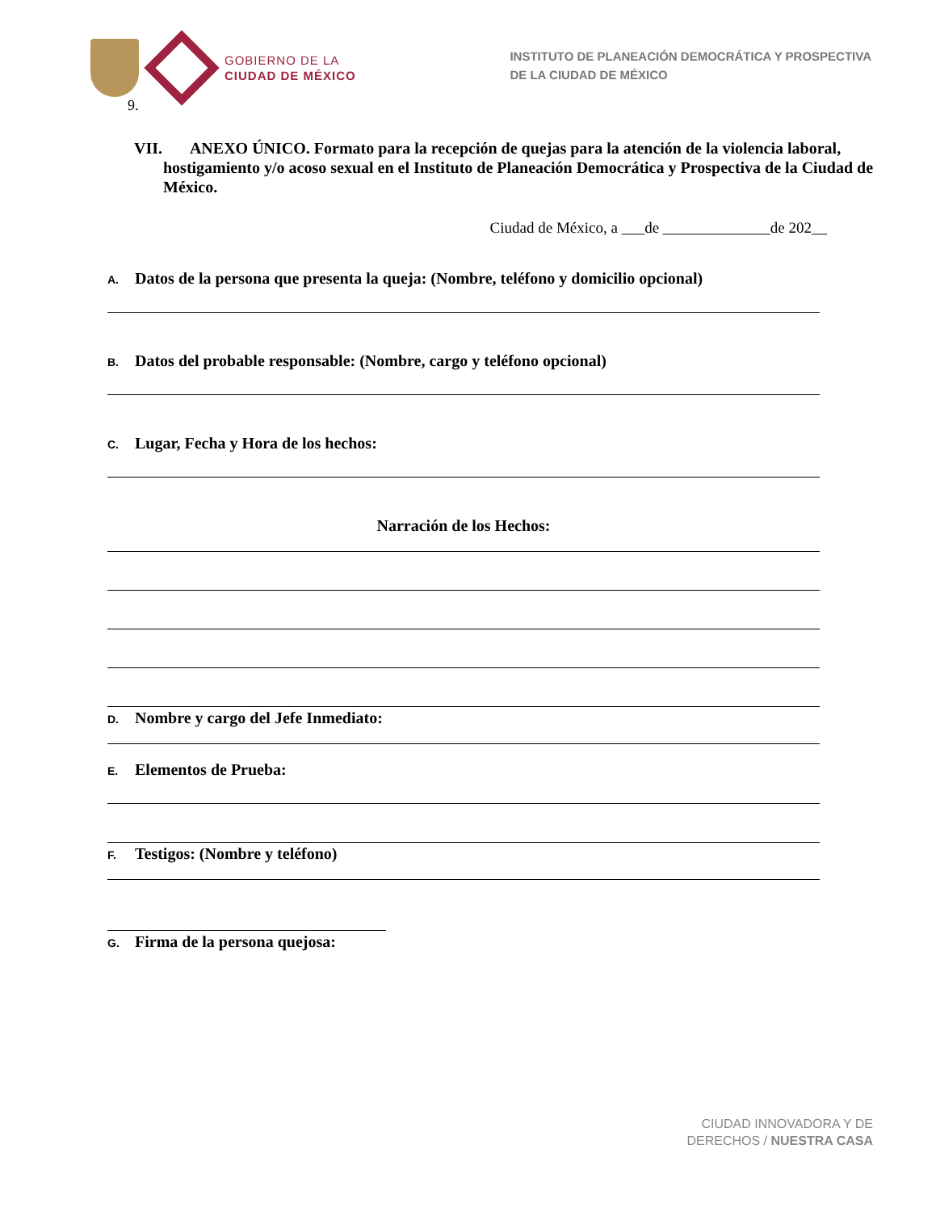GOBIERNO DE LA
CIUDAD DE MÉXICO
INSTITUTO DE PLANEACIÓN DEMOCRÁTICA Y PROSPECTIVA
DE LA CIUDAD DE MÉXICO
9.
VII. ANEXO ÚNICO. Formato para la recepción de quejas para la atención de la violencia laboral, hostigamiento y/o acoso sexual en el Instituto de Planeación Democrática y Prospectiva de la Ciudad de México.
Ciudad de México, a ___de ______________de 202__
A. Datos de la persona que presenta la queja: (Nombre, teléfono y domicilio opcional)
B. Datos del probable responsable: (Nombre, cargo y teléfono opcional)
C. Lugar, Fecha y Hora de los hechos:
Narración de los Hechos:
D. Nombre y cargo del Jefe Inmediato:
E. Elementos de Prueba:
F. Testigos: (Nombre y teléfono)
G. Firma de la persona quejosa:
CIUDAD INNOVADORA Y DE
DERECHOS / NUESTRA CASA